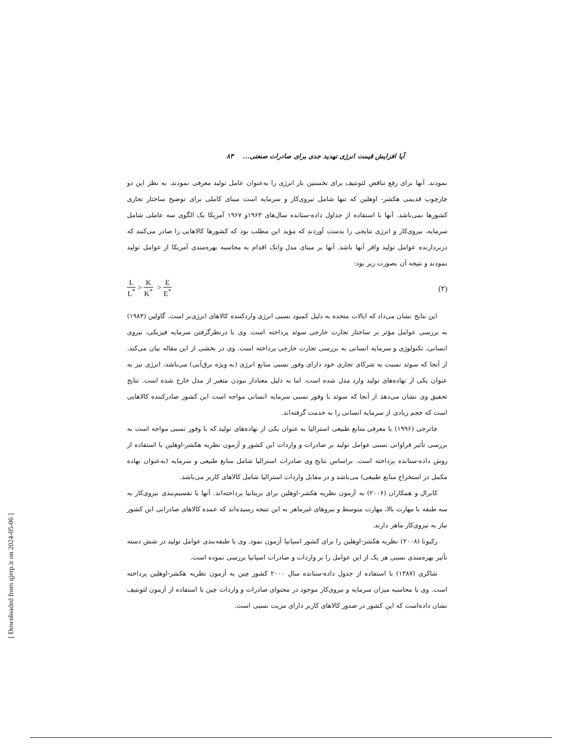آیا افزایش قیمت انرژی تهدید جدی برای صادرات صنعتی... ۸۳
نمودند. آنها برای رفع تناقض لئونتیف برای نخستین بار انرژی را به‌عنوان عامل تولید معرفی نمودند. به نظر این دو چارچوب قدیمی هکشر- اوهلین که تنها شامل نیروی‌کار و سرمایه است مبنای کاملی برای توضیح ساختار تجاری کشورها نمی‌باشد. آنها با استفاده از جداول داده-ستانده سال‌های ۱۹۶۳و ۱۹۶۷ آمریکا یک الگوی سه عاملی شامل سرمایه، نیروی‌کار و انرژی نتایجی را بدست آوردند که مؤید این مطلب بود که کشورها کالاهایی را صادر می‌کنند که دربردارنده عوامل تولید وافر آنها باشد. آنها بر مبنای مدل وانک اقدام به محاسبه بهره‌مندی آمریکا از عوامل تولید نمودند و نتیجه آن بصورت زیر بود:
L L<sup>*</sup> > K K<sup>*</sup> > E E<sup>*</sup> (۲)
این نتایج نشان می‌داد که ایالات متحده به دلیل کمبود نسبی انرژی واردکننده کالاهای انرژی‌بر است. گاولین (۱۹۸۳) به بررسی عوامل مؤثر بر ساختار تجارت خارجی سوئد پرداخته است. وی با درنظرگرفتن سرمایه فیزیکی، نیروی انسانی، تکنولوژی و سرمایه انسانی به بررسی تجارت خارجی پرداخته است. وی در بخشی از این مقاله بیان می‌کند، از آنجا که سوئد نسبت به شرکای تجاری خود دارای وفور نسبی منابع انرژی (به ویژه برق‌آبی) می‌باشد، انرژی نیز به عنوان یکی از نهاده‌های تولید وارد مدل شده است، اما به دلیل معنادار نبودن متغیر از مدل خارج شده است. نتایج تحقیق وی نشان می‌دهد از آنجا که سوئد با وفور نسبی سرمایه انسانی مواجه است این کشور صادرکننده کالاهایی است که حجم زیادی از سرمایه انسانی را به خدمت گرفته‌اند.
چاترجی (۱۹۹۶) با معرفی منابع طبیعی استرالیا به عنوان یکی از نهاده‌های تولید که با وفور نسبی مواجه است به بررسی تأثیر فراوانی نسبی عوامل تولید بر صادرات و واردات این کشور و آزمون نظریه هکشر-اوهلین با استفاده از روش داده-ستانده پرداخته است. براساس نتایج وی صادرات استرالیا شامل منابع طبیعی و سرمایه (به‌عنوان نهاده مکمل در استخراج منابع طبیعی) می‌باشد و در مقابل واردات استرالیا شامل کالاهای کاربر می‌باشد.
کابرال و همکاران (۲۰۰۶) به آزمون نظریه هکشر-اوهلین برای بریتانیا پرداخته‌اند. آنها با تقسیم‌بندی نیروی‌کار به سه طبقه با مهارت بالا، مهارت متوسط و نیروهای غیرماهر به این نتیجه رسیده‌اند که عمده کالاهای صادراتی این کشور نیاز به نیروی‌کار ماهر دارند.
رکیونا (۲۰۰۸) نظریه هکشر-اوهلین را برای کشور اسپانیا آزمون نمود. وی با طبقه‌بندی عوامل تولید در شش دسته تأثیر بهره‌مندی نسبی هر یک از این عوامل را بر واردات و صادرات اسپانیا بررسی نموده است.
شاکری (۱۳۸۷) با استفاده از جدول داده-ستانده سال ۲۰۰۰ کشور چین به آزمون نظریه هکشر-اوهلین پرداخته است. وی با محاسبه میزان سرمایه و نیروی‌کار موجود در محتوای صادرات و واردات چین با استفاده از آزمون لئونتیف نشان داده‌است که این کشور در صدور کالاهای کاربر دارای مزیت نسبی است.
[ Downloaded from qjerp.ir on 2024-05-06 ]